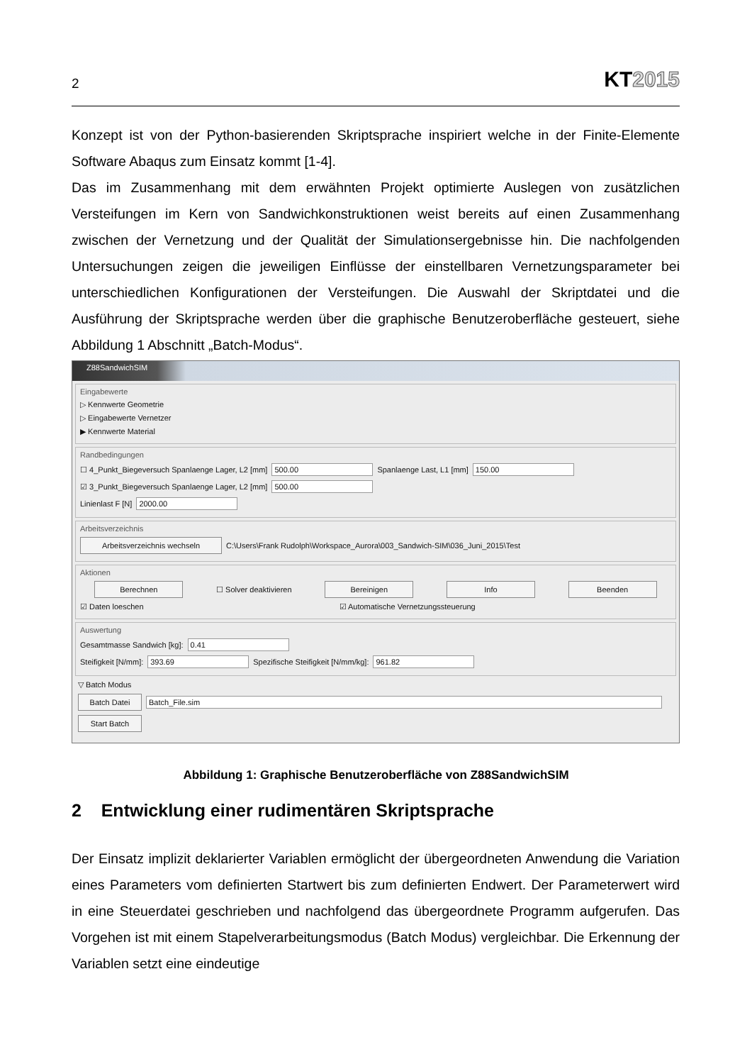2
KT2015
Konzept ist von der Python-basierenden Skriptsprache inspiriert welche in der Finite-Elemente Software Abaqus zum Einsatz kommt [1-4].
Das im Zusammenhang mit dem erwähnten Projekt optimierte Auslegen von zusätzlichen Versteifungen im Kern von Sandwichkonstruktionen weist bereits auf einen Zusammenhang zwischen der Vernetzung und der Qualität der Simulationsergebnisse hin. Die nachfolgenden Untersuchungen zeigen die jeweiligen Einflüsse der einstellbaren Vernetzungsparameter bei unterschiedlichen Konfigurationen der Versteifungen. Die Auswahl der Skriptdatei und die Ausführung der Skriptsprache werden über die graphische Benutzeroberfläche gesteuert, siehe Abbildung 1 Abschnitt „Batch-Modus“.
Z88SandwichSIM
Eingabewerte
▷ Kennwerte Geometrie
▷ Eingabewerte Vernetzer
▶ Kennwerte Material
Randbedingungen
☐ 4_Punkt_Biegeversuch Spanlaenge Lager, L2 [mm] 500.00 Spanlaenge Last, L1 [mm] 150.00
☑ 3_Punkt_Biegeversuch Spanlaenge Lager, L2 [mm] 500.00
Linienlast F [N] 2000.00
Arbeitsverzeichnis
Arbeitsverzeichnis wechseln C:\Users\Frank Rudolph\Workspace_Aurora\003_Sandwich-SIM\036_Juni_2015\Test
Aktionen
Berechnen ☐ Solver deaktivieren Bereinigen Info Beenden
☑ Daten loeschen ☑ Automatische Vernetzungssteuerung
Auswertung
Gesamtmasse Sandwich [kg]: 0.41
Steifigkeit [N/mm]: 393.69 Spezifische Steifigkeit [N/mm/kg]: 961.82
▽ Batch Modus
Batch Datei Batch_File.sim
Start Batch
Abbildung 1: Graphische Benutzeroberfläche von Z88SandwichSIM
2 Entwicklung einer rudimentären Skriptsprache
Der Einsatz implizit deklarierter Variablen ermöglicht der übergeordneten Anwendung die Variation eines Parameters vom definierten Startwert bis zum definierten Endwert. Der Parameterwert wird in eine Steuerdatei geschrieben und nachfolgend das übergeordnete Programm aufgerufen. Das Vorgehen ist mit einem Stapelverarbeitungsmodus (Batch Modus) vergleichbar. Die Erkennung der Variablen setzt eine eindeutige